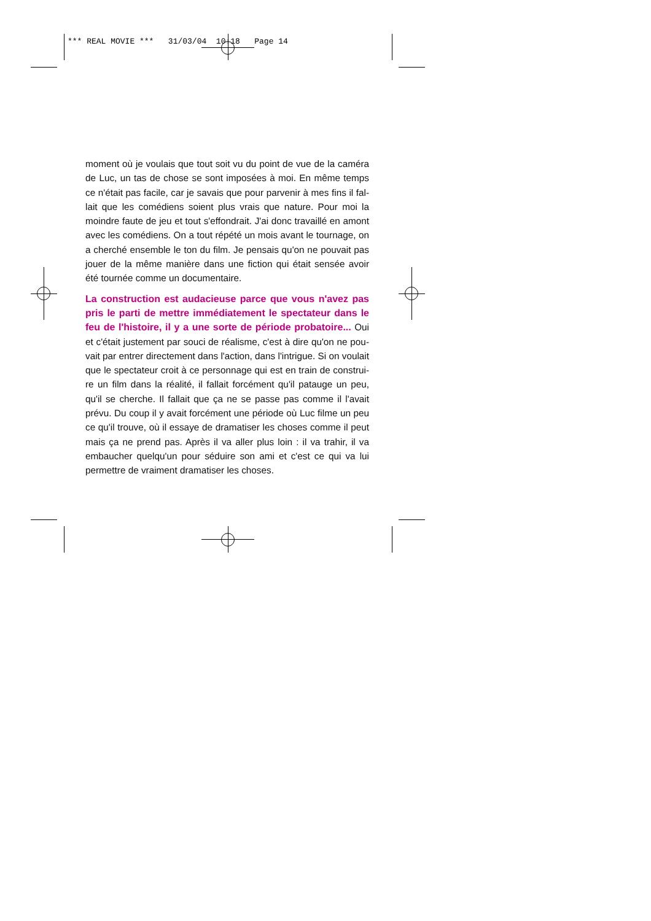*** REAL MOVIE *** 31/03/04 10:18 Page 14
moment où je voulais que tout soit vu du point de vue de la caméra de Luc, un tas de chose se sont imposées à moi. En même temps ce n'était pas facile, car je savais que pour parvenir à mes fins il fal­lait que les comédiens soient plus vrais que nature. Pour moi la moindre faute de jeu et tout s'effondrait. J'ai donc travaillé en amont avec les comédiens. On a tout répété un mois avant le tournage, on a cherché ensemble le ton du film. Je pensais qu'on ne pouvait pas jouer de la même manière dans une fiction qui était sensée avoir été tournée comme un documentaire.
La construction est audacieuse parce que vous n'avez pas pris le parti de mettre immédiatement le spectateur dans le feu de l'histoire, il y a une sorte de période probatoire... Oui et c'était justement par souci de réalisme, c'est à dire qu'on ne pou­vait par entrer directement dans l'action, dans l'intrigue. Si on voulait que le spectateur croit à ce personnage qui est en train de construi­re un film dans la réalité, il fallait forcément qu'il patauge un peu, qu'il se cherche. Il fallait que ça ne se passe pas comme il l'avait prévu. Du coup il y avait forcément une période où Luc filme un peu ce qu'il trouve, où il essaye de dramatiser les choses comme il peut mais ça ne prend pas. Après il va aller plus loin : il va trahir, il va embaucher quelqu'un pour séduire son ami et c'est ce qui va lui permettre de vraiment dramatiser les choses.